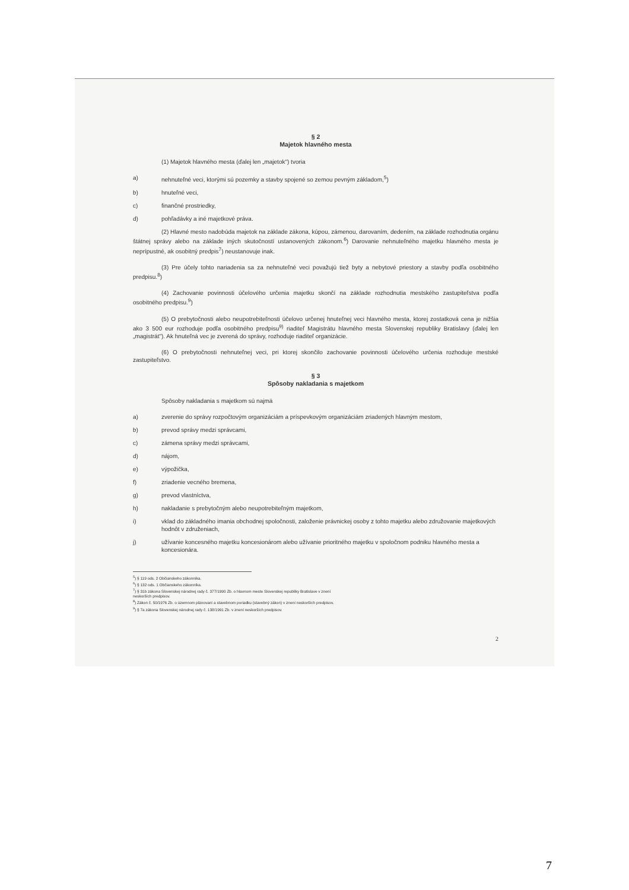§ 2
Majetok hlavného mesta
(1) Majetok hlavného mesta (ďalej len „majetok") tvoria
a) nehnuteľné veci, ktorými sú pozemky a stavby spojené so zemou pevným základom,<sup>5</sup>)
b) hnuteľné veci,
c) finančné prostriedky,
d) pohľadávky a iné majetkové práva.
(2) Hlavné mesto nadobúda majetok na základe zákona, kúpou, zámenou, darovaním, dedením, na základe rozhodnutia orgánu štátnej správy alebo na základe iných skutočností ustanovených zákonom.<sup>6</sup>) Darovanie nehnuteľného majetku hlavného mesta je neprípustné, ak osobitný predpis<sup>7</sup>) neustanovuje inak.
(3) Pre účely tohto nariadenia sa za nehnuteľné veci považujú tiež byty a nebytové priestory a stavby podľa osobitného predpisu.<sup>8</sup>)
(4) Zachovanie povinnosti účelového určenia majetku skončí na základe rozhodnutia mestského zastupiteľstva podľa osobitného predpisu.<sup>9</sup>)
(5) O prebytočnosti alebo neupotrebiteľnosti účelovo určenej hnuteľnej veci hlavného mesta, ktorej zostatková cena je nižšia ako 3 500 eur rozhoduje podľa osobitného predpisu<sup>9)</sup> riaditeľ Magistrátu hlavného mesta Slovenskej republiky Bratislavy (ďalej len „magistrát"). Ak hnuteľná vec je zverená do správy, rozhoduje riaditeľ organizácie.
(6) O prebytočnosti nehnuteľnej veci, pri ktorej skončilo zachovanie povinnosti účelového určenia rozhoduje mestské zastupiteľstvo.
§ 3
Spôsoby nakladania s majetkom
Spôsoby nakladania s majetkom sú najmä
a) zverenie do správy rozpočtovým organizáciám a príspevkovým organizáciám zriadených hlavným mestom,
b) prevod správy medzi správcami,
c) zámena správy medzi správcami,
d) nájom,
e) výpožička,
f) zriadenie vecného bremena,
g) prevod vlastníctva,
h) nakladanie s prebytočným alebo neupotrebiteľným majetkom,
i) vklad do základného imania obchodnej spoločnosti, založenie právnickej osoby z tohto majetku alebo združovanie majetkových hodnôt v združeniach,
j) užívanie koncesného majetku koncesionárom alebo užívanie prioritného majetku v spoločnom podniku hlavného mesta a koncesionára.
<sup>5</sup>) § 119 ods. 2 Občianskeho zákonníka.
<sup>6</sup>) § 132 ods. 1 Občianskeho zákonníka.
<sup>7</sup>) § 31b zákona Slovenskej národnej rady č. 377/1990 Zb. o hlavnom meste Slovenskej republiky Bratislave v znení
neskorších predpisov.
<sup>8</sup>) Zákon č. 50/1976 Zb. o územnom plánovaní a stavebnom poriadku (stavebný zákon) v znení neskorších predpisov.
<sup>9</sup>) § 7a zákona Slovenskej národnej rady č. 138/1991 Zb. v znení neskorších predpisov.
2
7